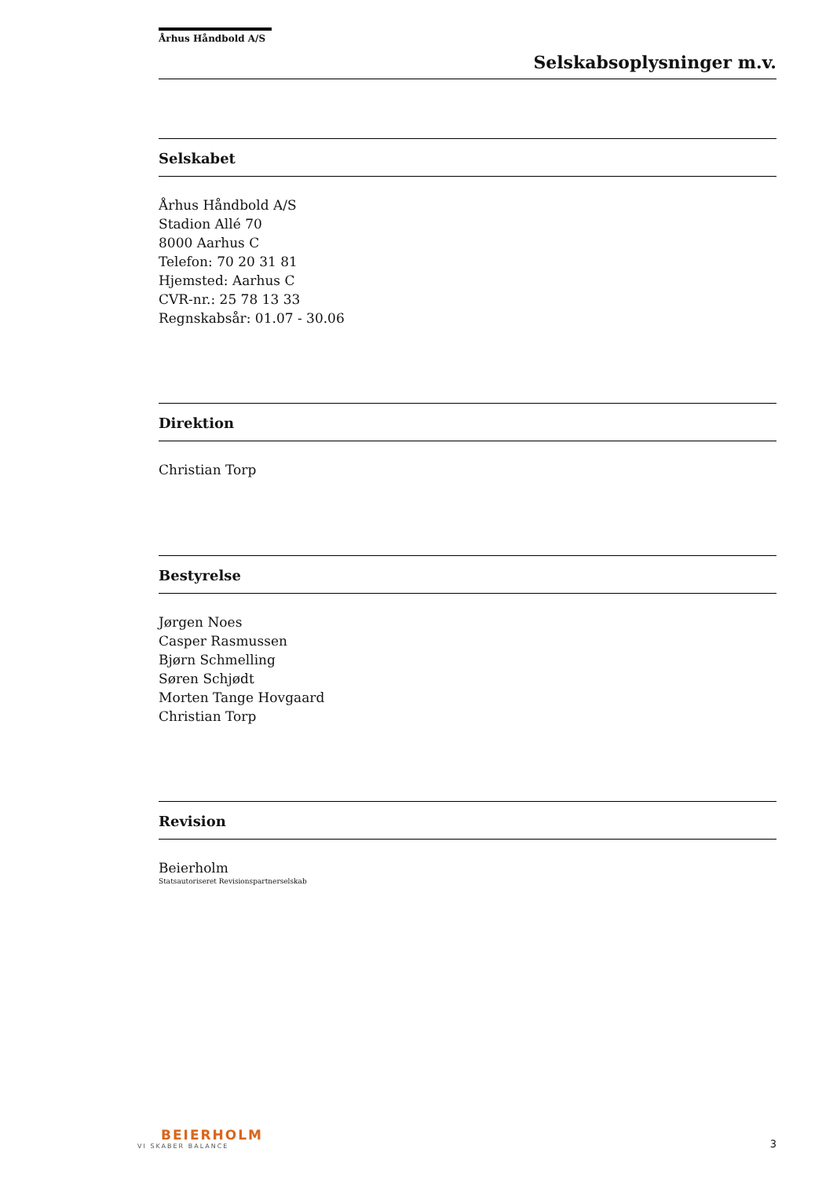Århus Håndbold A/S
Selskabsoplysninger m.v.
Selskabet
Århus Håndbold A/S
Stadion Allé 70
8000 Aarhus C
Telefon: 70 20 31 81
Hjemsted: Aarhus C
CVR-nr.: 25 78 13 33
Regnskabsår: 01.07 - 30.06
Direktion
Christian Torp
Bestyrelse
Jørgen Noes
Casper Rasmussen
Bjørn Schmelling
Søren Schjødt
Morten Tange Hovgaard
Christian Torp
Revision
Beierholm
Statsautoriseret Revisionspartnerselskab
BEIERHOLM
VI SKABER BALANCE
3